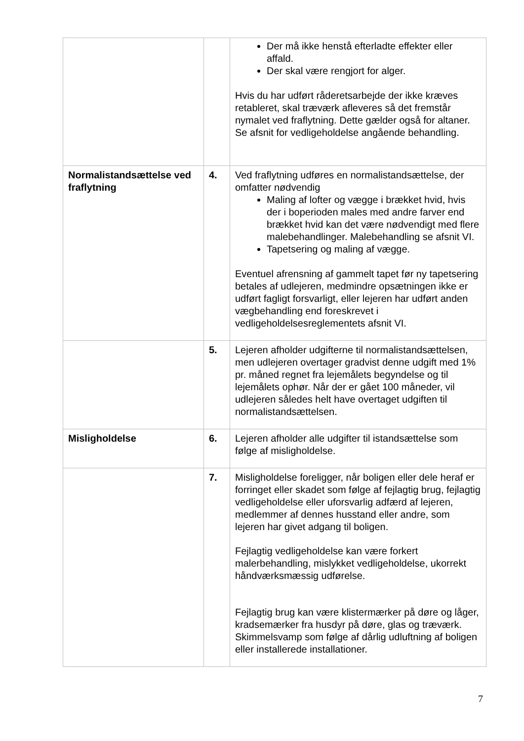| | | Der må ikke henstå efterladte effekter eller affald. Der skal være rengjort for alger. Hvis du har udført råderetsarbejde der ikke kræves retableret, skal træværk afleveres så det fremstår nymalet ved fraflytning. Dette gælder også for altaner. Se afsnit for vedligeholdelse angående behandling. |
| Normalistandsættelse ved fraflytning | 4. | Ved fraflytning udføres en normalistandsættelse, der omfatter nødvendig Maling af lofter og vægge i brækket hvid, hvis der i boperioden males med andre farver end brækket hvid kan det være nødvendigt med flere malebehandlinger. Malebehandling se afsnit VI. Tapetsering og maling af vægge. Eventuel afrensning af gammelt tapet før ny tapetsering betales af udlejeren, medmindre opsætningen ikke er udført fagligt forsvarligt, eller lejeren har udført anden vægbehandling end foreskrevet i vedligeholdelsesreglementets afsnit VI. |
| | 5. | Lejeren afholder udgifterne til normalistandsættelsen, men udlejeren overtager gradvist denne udgift med 1% pr. måned regnet fra lejemålets begyndelse og til lejemålets ophør. Når der er gået 100 måneder, vil udlejeren således helt have overtaget udgiften til normalistandsættelsen. |
| Misligholdelse | 6. | Lejeren afholder alle udgifter til istandsættelse som følge af misligholdelse. |
| | 7. | Misligholdelse foreligger, når boligen eller dele heraf er forringet eller skadet som følge af fejlagtig brug, fejlagtig vedligeholdelse eller uforsvarlig adfærd af lejeren, medlemmer af dennes husstand eller andre, som lejeren har givet adgang til boligen. Fejlagtig vedligeholdelse kan være forkert malerbehandling, mislykket vedligeholdelse, ukorrekt håndværksmæssig udførelse. Fejlagtig brug kan være klistermærker på døre og låger, kradsemærker fra husdyr på døre, glas og træværk. Skimmelsvamp som følge af dårlig udluftning af boligen eller installerede installationer. |
7